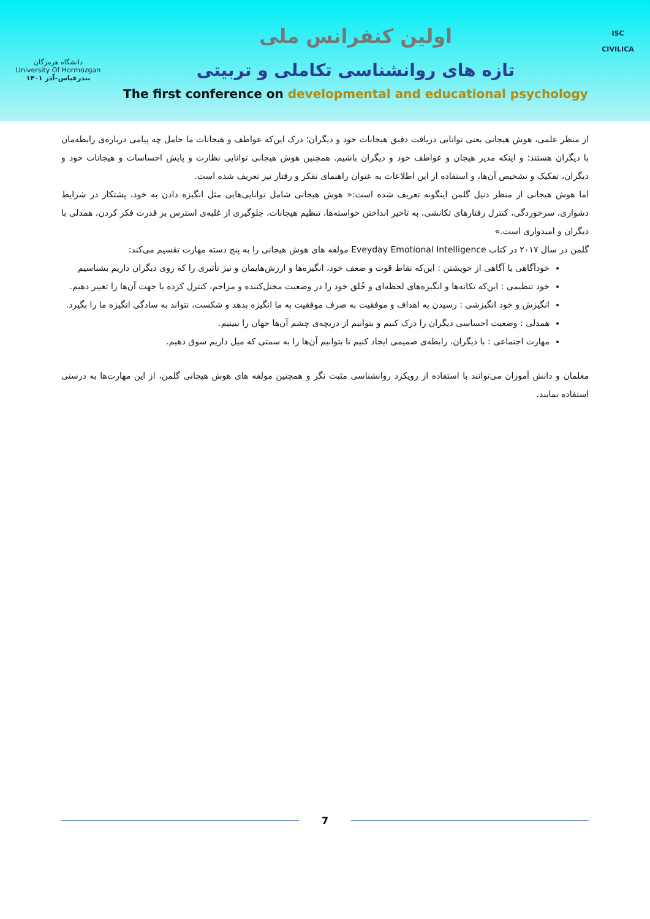دانشگاه هرمزگان
University Of Hormozgan
بندرعباس–آذر ۱۴۰۱
اولین کنفرانس ملی
تازه های روانشناسی تکاملی و تربیتی
The first conference on developmental and educational psychology
ISC
CIVILICA
از منظر علمی، هوش هیجانی یعنی توانایی دریافت دقیق هیجانات خود و دیگران؛ درک این‌که عواطف و هیجانات ما حامل چه پیامی درباره‌ی رابطه‌مان با دیگران هستند؛ و اینکه مدیر هیجان و عواطف خود و دیگران باشیم. همچنین هوش هیجانی توانایی نظارت و پایش احساسات و هیجانات خود و دیگران، تفکیک و تشخیص آن‌ها، و استفاده از این اطلاعات به عنوان راهنمای تفکر و رفتار نیز تعریف شده است.
اما هوش هیجانی از منظر دنیل گلمن اینگونه تعریف شده است:« هوش هیجانی شامل توانایی‌هایی مثل انگیزه دادن به خود، پشتکار در شرایط دشواری، سرخوردگی، کنترل رفتارهای تکانشی، به تاخیر انداختن خواسته‌ها، تنظیم هیجانات، جلوگیری از غلبه‌ی استرس بر قدرت فکر کردن، همدلی با دیگران و امیدواری است.»
گلمن در سال ۲۰۱۷ در کتاب Eveyday Emotional Intelligence مولفه های هوش هیجانی را به پنج دسته مهارت تقسیم می‌کند:
خودآگاهی یا آگاهی از خویشتن : این‌که نقاط قوت و ضعف خود، انگیزه‌ها و ارزش‌هایمان و نیز تأثیری را که روی دیگران داریم بشناسیم
خود تنظیمی : این‌که تکانه‌ها و انگیزه‌های لحظه‌ای و خُلق خود را در وضعیت مختل‌کننده و مزاحم، کنترل کرده یا جهت آن‌ها را تغییر دهیم.
انگیزش و خود انگیزشی : رسیدن به اهداف و موفقیت به صرف موفقیت به ما انگیزه بدهد و شکست، نتواند به سادگی انگیزه ما را بگیرد.
همدلی : وضعیت احساسی دیگران را درک کنیم و بتوانیم از دریچه‌ی چشم آن‌ها جهان را ببینیم.
مهارت اجتماعی : با دیگران، رابطه‌ی صمیمی ایجاد کنیم تا بتوانیم آن‌ها را به سمتی که میل داریم سوق دهیم.
معلمان و دانش آموزان می‌توانند با استفاده از رویکرد روانشناسی مثبت نگر و همچنین مولفه های هوش هیجانی گلمن، از این مهارت‌ها به درستی استفاده نمایند.
7